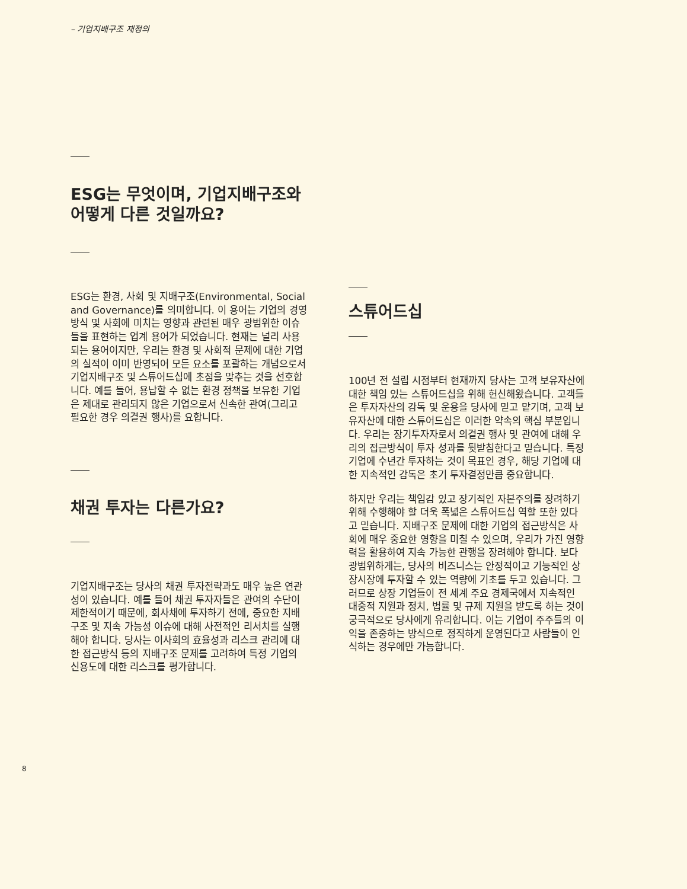– 기업지배구조 재정의
ESG는 무엇이며, 기업지배구조와 어떻게 다른 것일까요?
ESG는 환경, 사회 및 지배구조(Environmental, Social and Governance)를 의미합니다. 이 용어는 기업의 경영방식 및 사회에 미치는 영향과 관련된 매우 광범위한 이슈들을 표현하는 업계 용어가 되었습니다. 현재는 널리 사용되는 용어이지만, 우리는 환경 및 사회적 문제에 대한 기업의 실적이 이미 반영되어 모든 요소를 포괄하는 개념으로서 기업지배구조 및 스튜어드십에 초점을 맞추는 것을 선호합니다. 예를 들어, 용납할 수 없는 환경 정책을 보유한 기업은 제대로 관리되지 않은 기업으로서 신속한 관여(그리고 필요한 경우 의결권 행사)를 요합니다.
채권 투자는 다른가요?
기업지배구조는 당사의 채권 투자전략과도 매우 높은 연관성이 있습니다. 예를 들어 채권 투자자들은 관여의 수단이 제한적이기 때문에, 회사채에 투자하기 전에, 중요한 지배구조 및 지속 가능성 이슈에 대해 사전적인 리서치를 실행해야 합니다. 당사는 이사회의 효율성과 리스크 관리에 대한 접근방식 등의 지배구조 문제를 고려하여 특정 기업의 신용도에 대한 리스크를 평가합니다.
스튜어드십
100년 전 설립 시점부터 현재까지 당사는 고객 보유자산에 대한 책임 있는 스튜어드십을 위해 헌신해왔습니다. 고객들은 투자자산의 감독 및 운용을 당사에 믿고 맡기며, 고객 보유자산에 대한 스튜어드십은 이러한 약속의 핵심 부분입니다. 우리는 장기투자자로서 의결권 행사 및 관여에 대해 우리의 접근방식이 투자 성과를 뒷받침한다고 믿습니다. 특정 기업에 수년간 투자하는 것이 목표인 경우, 해당 기업에 대한 지속적인 감독은 초기 투자결정만큼 중요합니다.
하지만 우리는 책임감 있고 장기적인 자본주의를 장려하기 위해 수행해야 할 더욱 폭넓은 스튜어드십 역할 또한 있다고 믿습니다. 지배구조 문제에 대한 기업의 접근방식은 사회에 매우 중요한 영향을 미칠 수 있으며, 우리가 가진 영향력을 활용하여 지속 가능한 관행을 장려해야 합니다. 보다 광범위하게는, 당사의 비즈니스는 안정적이고 기능적인 상장시장에 투자할 수 있는 역량에 기초를 두고 있습니다. 그러므로 상장 기업들이 전 세계 주요 경제국에서 지속적인 대중적 지원과 정치, 법률 및 규제 지원을 받도록 하는 것이 궁극적으로 당사에게 유리합니다. 이는 기업이 주주들의 이익을 존중하는 방식으로 정직하게 운영된다고 사람들이 인식하는 경우에만 가능합니다.
8